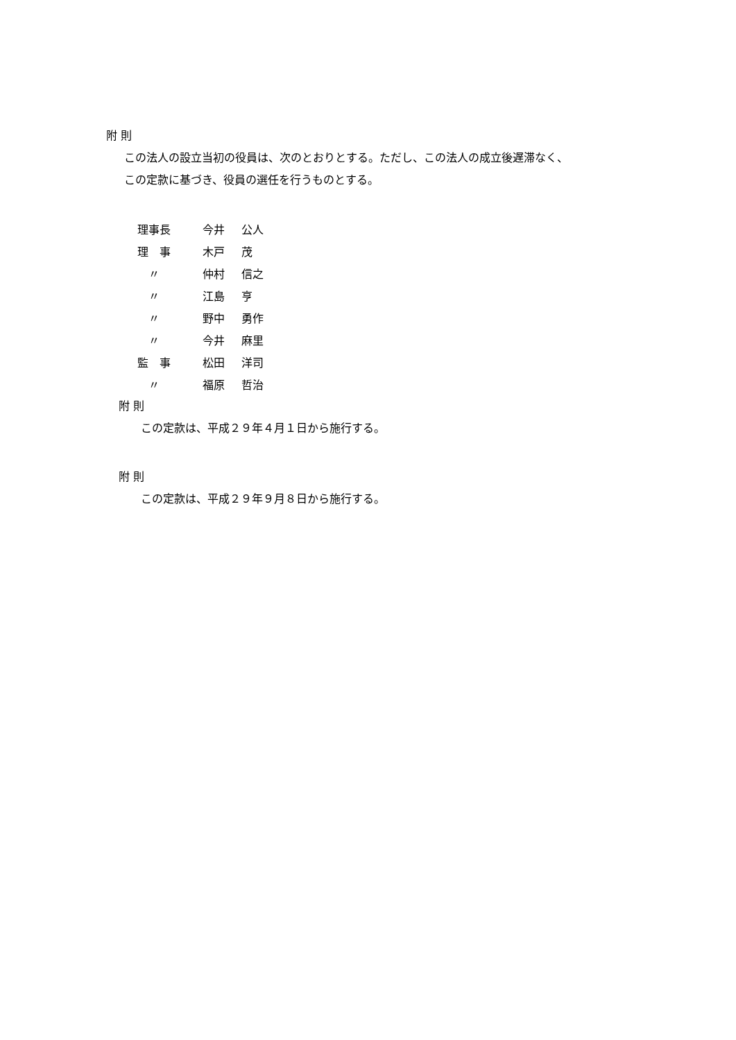附 則
この法人の設立当初の役員は、次のとおりとする。ただし、この法人の成立後遅滞なく、
この定款に基づき、役員の選任を行うものとする。
| 理事長 | 今井 | 公人 |
| 理 事 | 木戸 | 茂 |
| 〃 | 仲村 | 信之 |
| 〃 | 江島 | 亨 |
| 〃 | 野中 | 勇作 |
| 〃 | 今井 | 麻里 |
| 監 事 | 松田 | 洋司 |
| 〃 | 福原 | 哲治 |
附 則
この定款は、平成２９年４月１日から施行する。
附 則
この定款は、平成２９年９月８日から施行する。